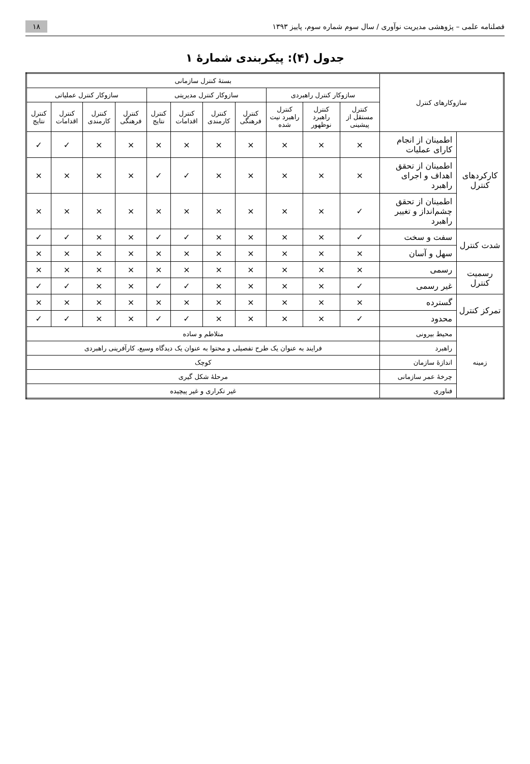فصلنامه علمی – پژوهشی مدیریت نوآوری / سال سوم شماره سوم، پاییز ۱۳۹۳ ۱۸
جدول (۴): پیکربندی شمارهٔ ۱
| سازوکارهای کنترل | | بستهٔ کنترل سازمانی | | | | | | | | | | |
| --- | --- | --- | --- | --- | --- | --- | --- | --- | --- | --- | --- | --- |
| | | سازوکار کنترل راهبردی | | | سازوکار کنترل مدیریتی | | | | سازوکار کنترل عملیاتی | | | |
| | | کنترل مستقل از پیشینی | کنترل راهبرد نوظهور | کنترل راهبرد نیت شده | کنترل فرهنگی | کنترل کارمندی | کنترل اقدامات | کنترل نتایج | کنترل فرهنگی | کنترل کارمندی | کنترل اقدامات | کنترل نتایج |
| کارکردهای کنترل | اطمینان از انجام کارای عملیات | × | × | × | × | × | × | × | × | × | ✓ | ✓ |
| | اطمینان از تحقق اهداف و اجرای راهبرد | × | × | × | × | × | ✓ | ✓ | × | × | × | × |
| | اطمینان از تحقق چشم‌انداز و تغییر راهبرد | ✓ | × | × | × | × | × | × | × | × | × | × |
| شدت کنترل | سفت و سخت | ✓ | × | × | × | × | ✓ | ✓ | × | × | ✓ | ✓ |
| | سهل و آسان | × | × | × | × | × | × | × | × | × | × | × |
| رسمیت کنترل | رسمی | × | × | × | × | × | × | × | × | × | × | × |
| | غیر رسمی | ✓ | × | × | × | × | ✓ | ✓ | × | × | ✓ | ✓ |
| تمرکز کنترل | گسترده | × | × | × | × | × | × | × | × | × | × | × |
| | محدود | ✓ | × | × | × | × | ✓ | ✓ | × | × | ✓ | ✓ |
| زمینه | محیط بیرونی | متلاطم و ساده | | | | | | | | | | |
| | راهبرد | فرایند به عنوان یک طرح تفصیلی و محتوا به عنوان یک دیدگاه وسیع، کارآفرینی راهبردی | | | | | | | | | | |
| | اندازهٔ سازمان | کوچک | | | | | | | | | | |
| | چرخهٔ عمر سازمانی | مرحلهٔ شکل گیری | | | | | | | | | | |
| | فناوری | غیر تکراری و غیر پیچیده | | | | | | | | | | |